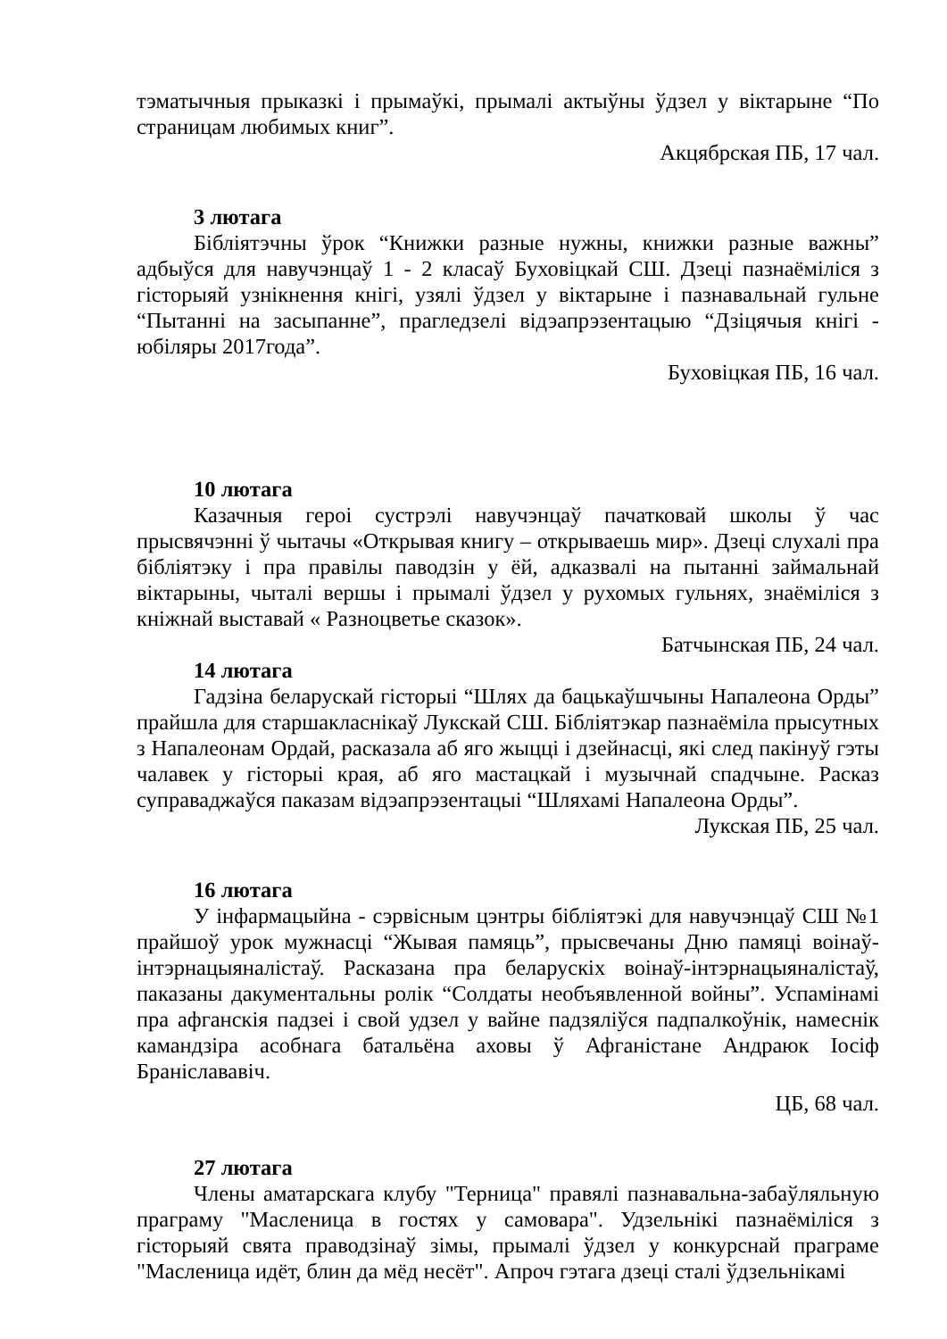тэматычныя прыказкі і прымаўкі, прымалі актыўны ўдзел у віктарыне “По страницам любимых книг”.
Акцябрская ПБ, 17 чал.
3 лютага
Бібліятэчны ўрок “Книжки разные нужны, книжки разные важны” адбыўся для навучэнцаў 1 - 2 класаў Буховіцкай СШ. Дзеці пазнаёміліся з гісторыяй узнікнення кнігі, узялі ўдзел у віктарыне і пазнавальнай гульне “Пытанні на засыпанне”, прагледзелі відэапрэзентацыю “Дзіцячыя кнігі - юбіляры 2017года”.
Буховіцкая ПБ, 16 чал.
10 лютага
Казачныя героі сустрэлі навучэнцаў пачатковай школы ў час прысвячэнні ў чытачы «Открывая книгу – открываешь мир». Дзеці слухалі пра бібліятэку і пра правілы паводзін у ёй, адказвалі на пытанні займальнай віктарыны, чыталі вершы і прымалі ўдзел у рухомых гульнях, знаёміліся з кніжнай выставай « Разноцветье сказок».
Батчынская ПБ, 24 чал.
14 лютага
Гадзіна беларускай гісторыі “Шлях да бацькаўшчыны Напалеона Орды” прайшла для старшакласнікаў Лукскай СШ. Бібліятэкар пазнаёміла прысутных з Напалеонам Ордай, расказала аб яго жыцці і дзейнасці, які след пакінуў гэты чалавек у гісторыі края, аб яго мастацкай і музычнай спадчыне. Расказ суправаджаўся паказам відэапрэзентацыі “Шляхамі Напалеона Орды”.
Лукская ПБ, 25 чал.
16 лютага
У інфармацыйна - сэрвісным цэнтры бібліятэкі для навучэнцаў СШ №1 прайшоў урок мужнасці “Жывая памяць”, прысвечаны Дню памяці воінаў-інтэрнацыяналістаў. Расказана пра беларускіх воінаў-інтэрнацыяналістаў, паказаны дакументальны ролік “Солдаты необъявленной войны”. Успамінамі пра афганскія падзеі і свой удзел у вайне падзяліўся падпалкоўнік, намеснік камандзіра асобнага батальёна аховы ў Афганістане Андраюк Іосіф Браніслававіч.
ЦБ, 68 чал.
27 лютага
Члены аматарскага клубу "Терница" правялі пазнавальна-забаўляльную праграму "Масленица в гостях у самовара". Удзельнікі пазнаёміліся з гісторыяй свята праводзінаў зімы, прымалі ўдзел у конкурснай праграме "Масленица идёт, блин да мёд несёт". Апроч гэтага дзеці сталі ўдзельнікамі